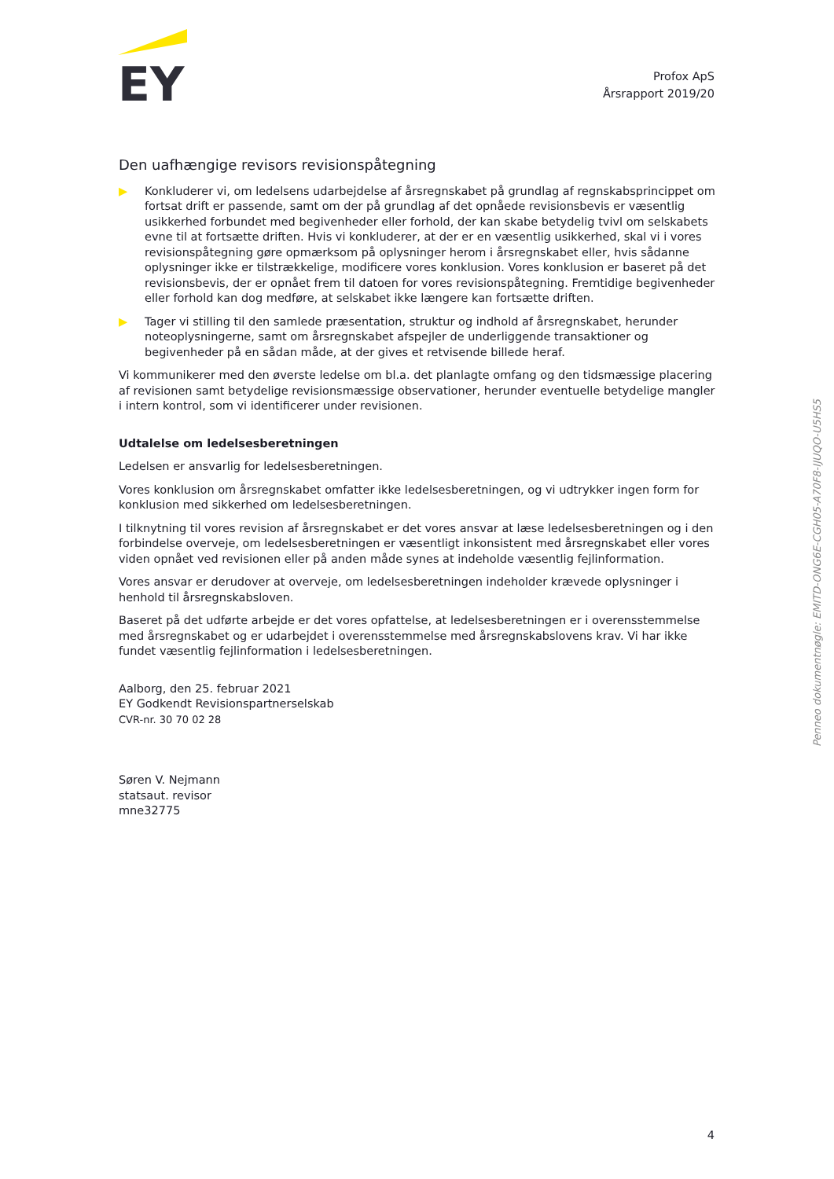EY
Profox ApS
Årsrapport 2019/20
Den uafhængige revisors revisionspåtegning
▶ Konkluderer vi, om ledelsens udarbejdelse af årsregnskabet på grundlag af regnskabsprincippet om fortsat drift er passende, samt om der på grundlag af det opnåede revisionsbevis er væsentlig usikkerhed forbundet med begivenheder eller forhold, der kan skabe betydelig tvivl om selskabets evne til at fortsætte driften. Hvis vi konkluderer, at der er en væsentlig usikkerhed, skal vi i vores revisionspåtegning gøre opmærksom på oplysninger herom i årsregnskabet eller, hvis sådanne oplysninger ikke er tilstrækkelige, modificere vores konklusion. Vores konklusion er baseret på det revisionsbevis, der er opnået frem til datoen for vores revisionspåtegning. Fremtidige begivenheder eller forhold kan dog medføre, at selskabet ikke længere kan fortsætte driften.
▶ Tager vi stilling til den samlede præsentation, struktur og indhold af årsregnskabet, herunder noteoplysningerne, samt om årsregnskabet afspejler de underliggende transaktioner og begivenheder på en sådan måde, at der gives et retvisende billede heraf.
Vi kommunikerer med den øverste ledelse om bl.a. det planlagte omfang og den tidsmæssige placering af revisionen samt betydelige revisionsmæssige observationer, herunder eventuelle betydelige mangler i intern kontrol, som vi identificerer under revisionen.
Udtalelse om ledelsesberetningen
Ledelsen er ansvarlig for ledelsesberetningen.
Vores konklusion om årsregnskabet omfatter ikke ledelsesberetningen, og vi udtrykker ingen form for konklusion med sikkerhed om ledelsesberetningen.
I tilknytning til vores revision af årsregnskabet er det vores ansvar at læse ledelsesberetningen og i den forbindelse overveje, om ledelsesberetningen er væsentligt inkonsistent med årsregnskabet eller vores viden opnået ved revisionen eller på anden måde synes at indeholde væsentlig fejlinformation.
Vores ansvar er derudover at overveje, om ledelsesberetningen indeholder krævede oplysninger i henhold til årsregnskabsloven.
Baseret på det udførte arbejde er det vores opfattelse, at ledelsesberetningen er i overensstemmelse med årsregnskabet og er udarbejdet i overensstemmelse med årsregnskabslovens krav. Vi har ikke fundet væsentlig fejlinformation i ledelsesberetningen.
Aalborg, den 25. februar 2021
EY Godkendt Revisionspartnerselskab
CVR-nr. 30 70 02 28
Søren V. Nejmann
statsaut. revisor
mne32775
Penneo dokumentnøgle: EMITD-ONG6E-CGH05-A70F8-IJUQO-U5HS5
4